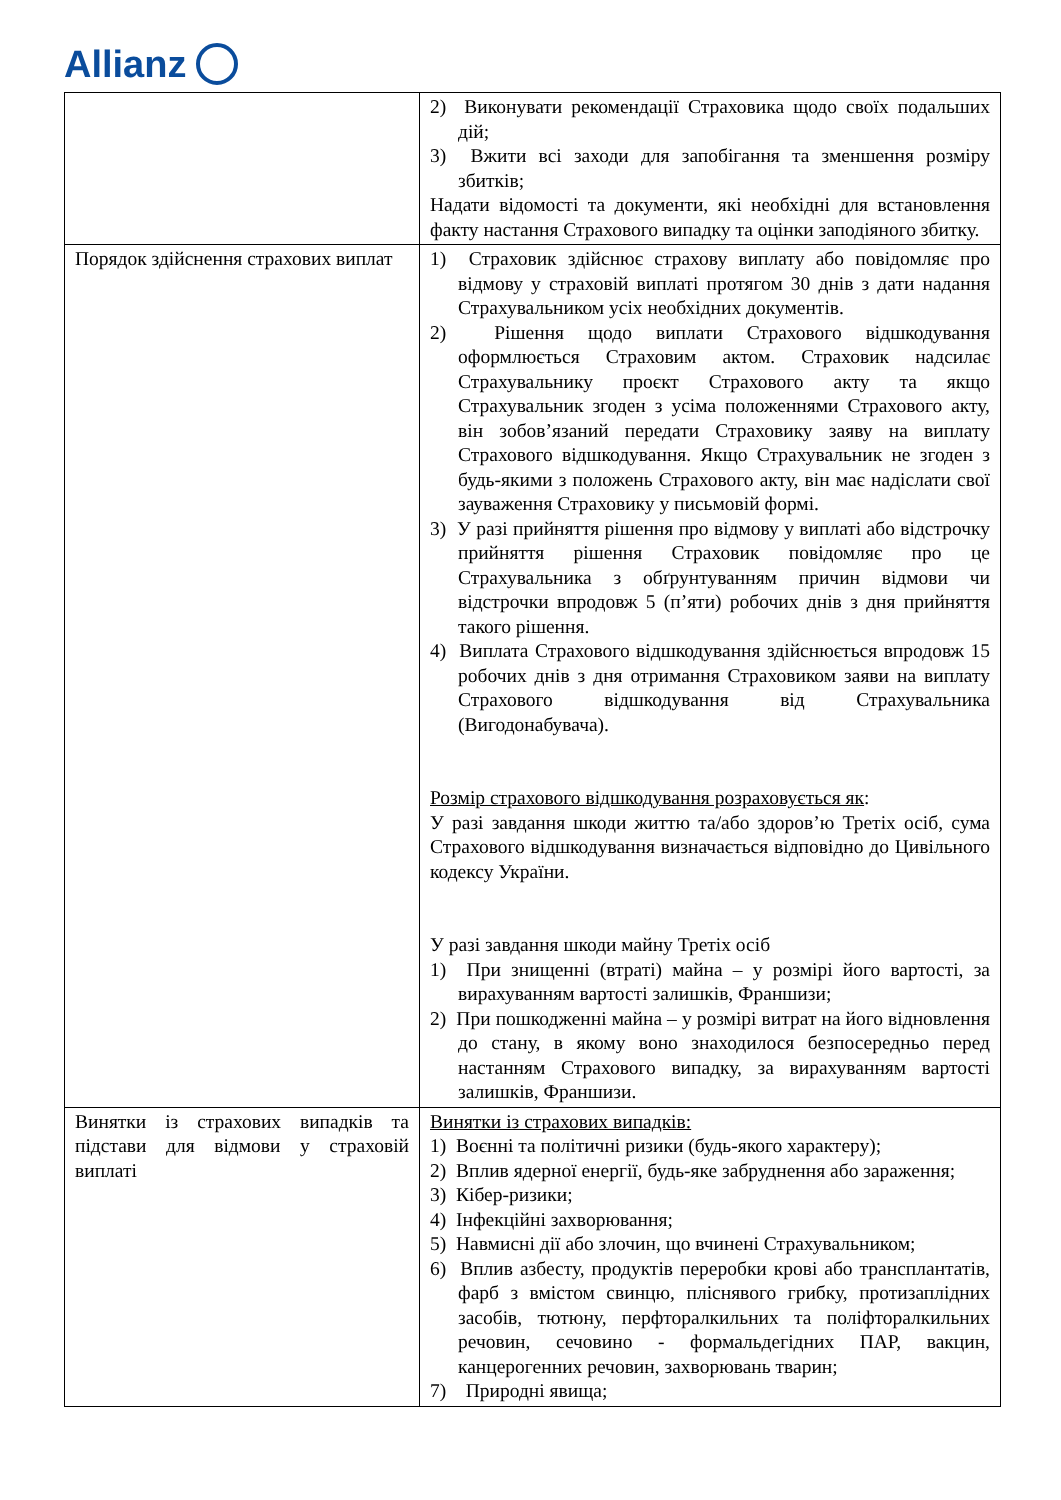Allianz
| | 2) Виконувати рекомендації Страховика щодо своїх подальших дій; 3) Вжити всі заходи для запобігання та зменшення розміру збитків; Надати відомості та документи, які необхідні для встановлення факту настання Страхового випадку та оцінки заподіяного збитку. |
| Порядок здійснення страхових виплат | 1) Страховик здійснює страхову виплату або повідомляє про відмову у страховій виплаті протягом 30 днів з дати надання Страхувальником усіх необхідних документів. 2) Рішення щодо виплати Страхового відшкодування оформлюється Страховим актом. Страховик надсилає Страхувальнику проєкт Страхового акту та якщо Страхувальник згоден з усіма положеннями Страхового акту, він зобов’язаний передати Страховику заяву на виплату Страхового відшкодування. Якщо Страхувальник не згоден з будь-якими з положень Страхового акту, він має надіслати свої зауваження Страховику у письмовій формі. 3) У разі прийняття рішення про відмову у виплаті або відстрочку прийняття рішення Страховик повідомляє про це Страхувальника з обґрунтуванням причин відмови чи відстрочки впродовж 5 (п’яти) робочих днів з дня прийняття такого рішення. 4) Виплата Страхового відшкодування здійснюється впродовж 15 робочих днів з дня отримання Страховиком заяви на виплату Страхового відшкодування від Страхувальника (Вигодонабувача). Розмір страхового відшкодування розраховується як : У разі завдання шкоди життю та/або здоров’ю Третіх осіб, сума Страхового відшкодування визначається відповідно до Цивільного кодексу України. У разі завдання шкоди майну Третіх осіб 1) При знищенні (втраті) майна – у розмірі його вартості, за вирахуванням вартості залишків, Франшизи; 2) При пошкодженні майна – у розмірі витрат на його відновлення до стану, в якому воно знаходилося безпосередньо перед настанням Страхового випадку, за вирахуванням вартості залишків, Франшизи. |
| Винятки із страхових випадків та підстави для відмови у страховій виплаті | Винятки із страхових випадків: 1) Воєнні та політичні ризики (будь-якого характеру); 2) Вплив ядерної енергії, будь-яке забруднення або зараження; 3) Кібер-ризики; 4) Інфекційні захворювання; 5) Навмисні дії або злочин, що вчинені Страхувальником; 6) Вплив азбесту, продуктів переробки крові або трансплантатів, фарб з вмістом свинцю, пліснявого грибку, протизаплідних засобів, тютюну, перфторалкильних та поліфторалкильних речовин, сечовино - формальдегідних ПАР, вакцин, канцерогенних речовин, захворювань тварин; 7) Природні явища; |